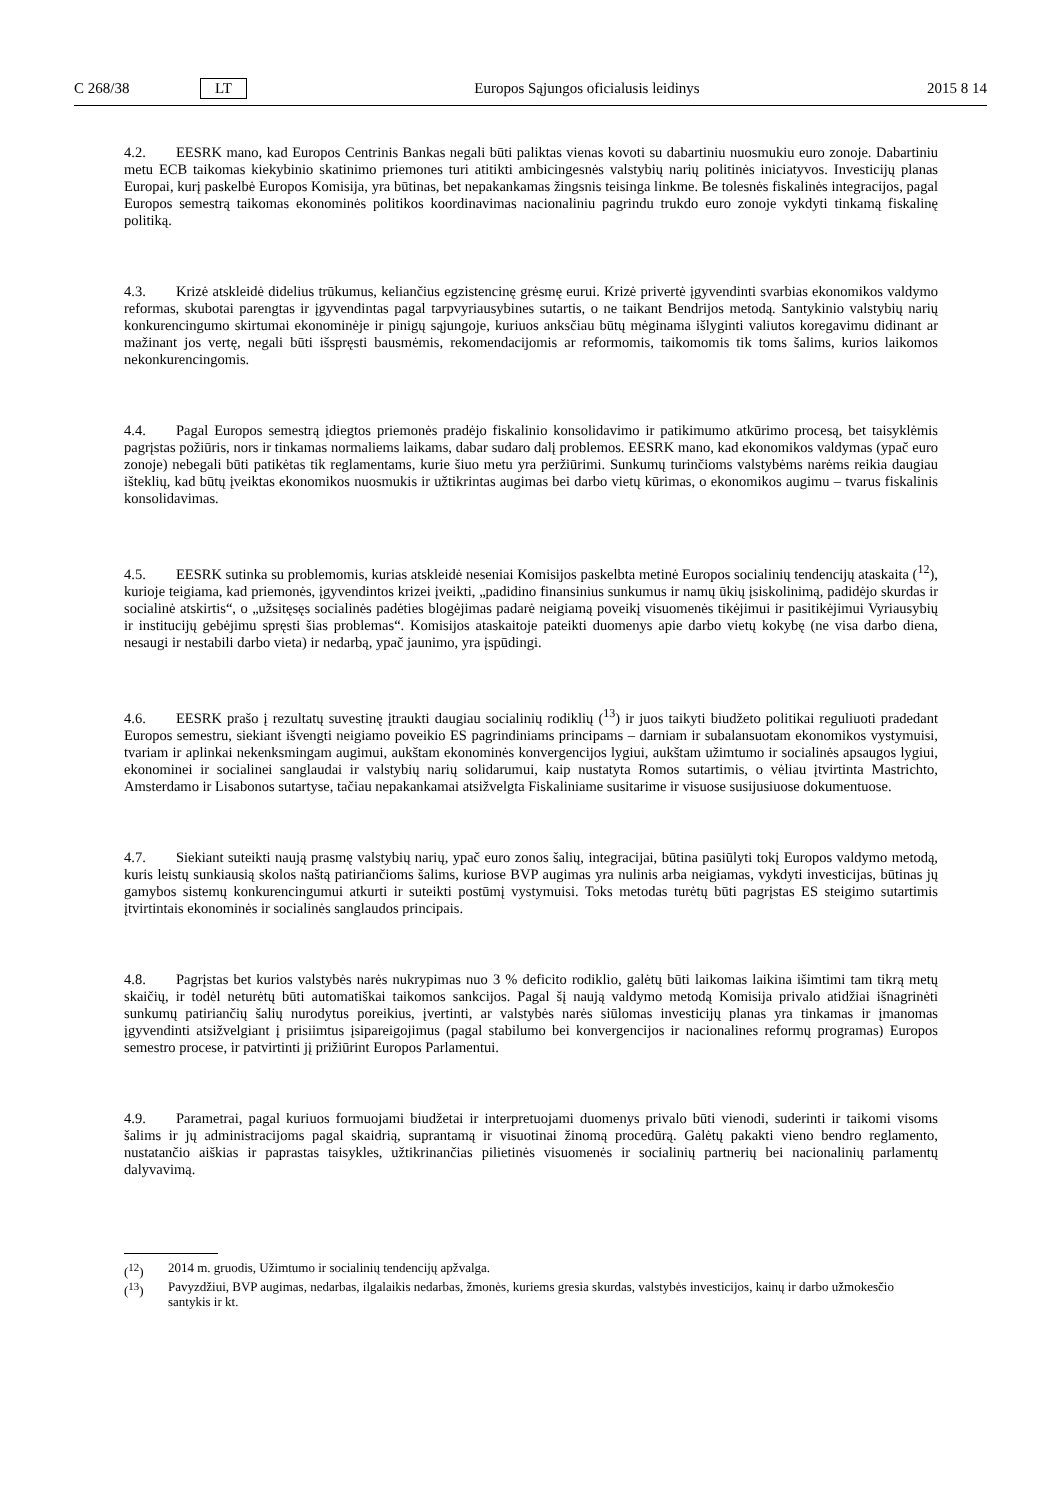C 268/38 LT Europos Sąjungos oficialusis leidinys 2015 8 14
4.2. EESRK mano, kad Europos Centrinis Bankas negali būti paliktas vienas kovoti su dabartiniu nuosmukiu euro zonoje. Dabartiniu metu ECB taikomas kiekybinio skatinimo priemones turi atitikti ambicingesnės valstybių narių politinės iniciatyvos. Investicijų planas Europai, kurį paskelbė Europos Komisija, yra būtinas, bet nepakankamas žingsnis teisinga linkme. Be tolesnės fiskalinės integracijos, pagal Europos semestrą taikomas ekonominės politikos koordinavimas nacionaliniu pagrindu trukdo euro zonoje vykdyti tinkamą fiskalinę politiką.
4.3. Krizė atskleidė didelius trūkumus, keliančius egzistencinę grėsmę eurui. Krizė privertė įgyvendinti svarbias ekonomikos valdymo reformas, skubotai parengtas ir įgyvendintas pagal tarpvyriausybines sutartis, o ne taikant Bendrijos metodą. Santykinio valstybių narių konkurencingumo skirtumai ekonominėje ir pinigų sąjungoje, kuriuos anksčiau būtų mėginama išlyginti valiutos koregavimu didinant ar mažinant jos vertę, negali būti išspręsti bausmėmis, rekomendacijomis ar reformomis, taikomomis tik toms šalims, kurios laikomos nekonkurencingomis.
4.4. Pagal Europos semestrą įdiegtos priemonės pradėjo fiskalinio konsolidavimo ir patikimumo atkūrimo procesą, bet taisyklėmis pagrįstas požiūris, nors ir tinkamas normaliems laikams, dabar sudaro dalį problemos. EESRK mano, kad ekonomikos valdymas (ypač euro zonoje) nebegali būti patikėtas tik reglamentams, kurie šiuo metu yra peržiūrimi. Sunkumų turinčioms valstybėms narėms reikia daugiau išteklių, kad būtų įveiktas ekonomikos nuosmukis ir užtikrintas augimas bei darbo vietų kūrimas, o ekonomikos augimu – tvarus fiskalinis konsolidavimas.
4.5. EESRK sutinka su problemomis, kurias atskleidė neseniai Komisijos paskelbta metinė Europos socialinių tendencijų ataskaita (<sup>12</sup>), kurioje teigiama, kad priemonės, įgyvendintos krizei įveikti, „padidino finansinius sunkumus ir namų ūkių įsiskolinimą, padidėjo skurdas ir socialinė atskirtis“, o „užsitęsęs socialinės padėties blogėjimas padarė neigiamą poveikį visuomenės tikėjimui ir pasitikėjimui Vyriausybių ir institucijų gebėjimu spręsti šias problemas“. Komisijos ataskaitoje pateikti duomenys apie darbo vietų kokybę (ne visa darbo diena, nesaugi ir nestabili darbo vieta) ir nedarbą, ypač jaunimo, yra įspūdingi.
4.6. EESRK prašo į rezultatų suvestinę įtraukti daugiau socialinių rodiklių (<sup>13</sup>) ir juos taikyti biudžeto politikai reguliuoti pradedant Europos semestru, siekiant išvengti neigiamo poveikio ES pagrindiniams principams – darniam ir subalansuotam ekonomikos vystymuisi, tvariam ir aplinkai nekenksmingam augimui, aukštam ekonominės konvergencijos lygiui, aukštam užimtumo ir socialinės apsaugos lygiui, ekonominei ir socialinei sanglaudai ir valstybių narių solidarumui, kaip nustatyta Romos sutartimis, o vėliau įtvirtinta Mastrichto, Amsterdamo ir Lisabonos sutartyse, tačiau nepakankamai atsižvelgta Fiskaliniame susitarime ir visuose susijusiuose dokumentuose.
4.7. Siekiant suteikti naują prasmę valstybių narių, ypač euro zonos šalių, integracijai, būtina pasiūlyti tokį Europos valdymo metodą, kuris leistų sunkiausią skolos naštą patiriančioms šalims, kuriose BVP augimas yra nulinis arba neigiamas, vykdyti investicijas, būtinas jų gamybos sistemų konkurencingumui atkurti ir suteikti postūmį vystymuisi. Toks metodas turėtų būti pagrįstas ES steigimo sutartimis įtvirtintais ekonominės ir socialinės sanglaudos principais.
4.8. Pagrįstas bet kurios valstybės narės nukrypimas nuo 3 % deficito rodiklio, galėtų būti laikomas laikina išimtimi tam tikrą metų skaičių, ir todėl neturėtų būti automatiškai taikomos sankcijos. Pagal šį naują valdymo metodą Komisija privalo atidžiai išnagrinėti sunkumų patiriančių šalių nurodytus poreikius, įvertinti, ar valstybės narės siūlomas investicijų planas yra tinkamas ir įmanomas įgyvendinti atsižvelgiant į prisiimtus įsipareigojimus (pagal stabilumo bei konvergencijos ir nacionalines reformų programas) Europos semestro procese, ir patvirtinti jį prižiūrint Europos Parlamentui.
4.9. Parametrai, pagal kuriuos formuojami biudžetai ir interpretuojami duomenys privalo būti vienodi, suderinti ir taikomi visoms šalims ir jų administracijoms pagal skaidrią, suprantamą ir visuotinai žinomą procedūrą. Galėtų pakakti vieno bendro reglamento, nustatančio aiškias ir paprastas taisykles, užtikrinančias pilietinės visuomenės ir socialinių partnerių bei nacionalinių parlamentų dalyvavimą.
(<sup>12</sup>) 2014 m. gruodis, Užimtumo ir socialinių tendencijų apžvalga.
(<sup>13</sup>) Pavyzdžiui, BVP augimas, nedarbas, ilgalaikis nedarbas, žmonės, kuriems gresia skurdas, valstybės investicijos, kainų ir darbo užmokesčio santykis ir kt.